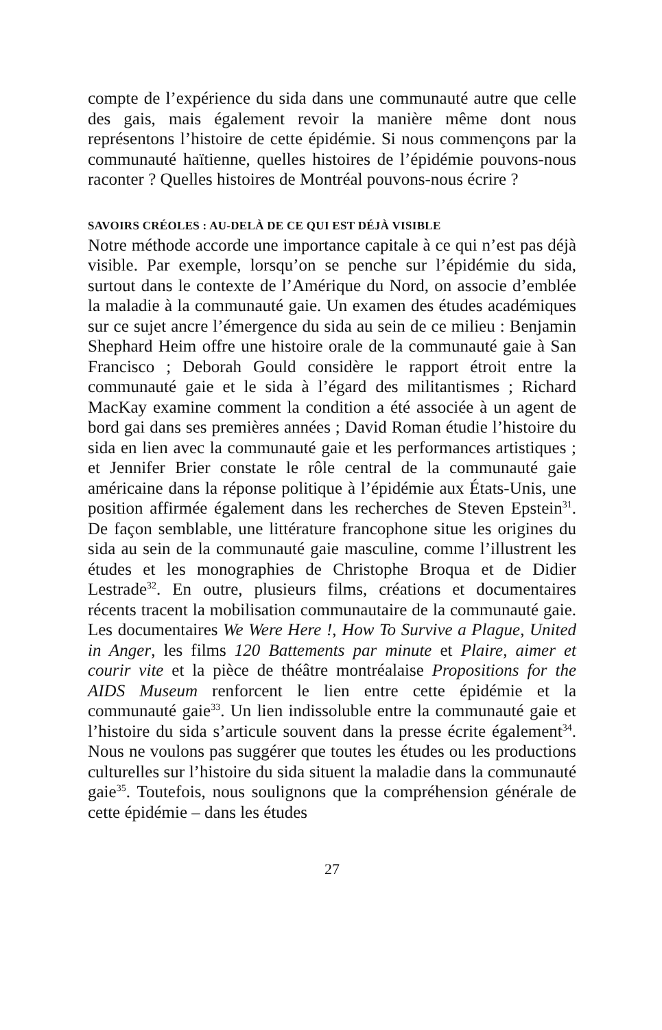compte de l’expérience du sida dans une communauté autre que celle des gais, mais également revoir la manière même dont nous représentons l’histoire de cette épidémie. Si nous commençons par la communauté haïtienne, quelles histoires de l’épidémie pouvons-nous raconter ? Quelles histoires de Montréal pouvons-nous écrire ?
SAVOIRS CRÉOLES : AU-DELÀ DE CE QUI EST DÉJÀ VISIBLE
Notre méthode accorde une importance capitale à ce qui n’est pas déjà visible. Par exemple, lorsqu’on se penche sur l’épidémie du sida, surtout dans le contexte de l’Amérique du Nord, on associe d’emblée la maladie à la communauté gaie. Un examen des études académiques sur ce sujet ancre l’émergence du sida au sein de ce milieu : Benjamin Shephard Heim offre une histoire orale de la communauté gaie à San Francisco ; Deborah Gould considère le rapport étroit entre la communauté gaie et le sida à l’égard des militantismes ; Richard MacKay examine comment la condition a été associée à un agent de bord gai dans ses premières années ; David Roman étudie l’histoire du sida en lien avec la communauté gaie et les performances artistiques ; et Jennifer Brier constate le rôle central de la communauté gaie américaine dans la réponse politique à l’épidémie aux États-Unis, une position affirmée également dans les recherches de Steven Epstein<sup>31</sup>. De façon semblable, une littérature francophone situe les origines du sida au sein de la communauté gaie masculine, comme l’illustrent les études et les monographies de Christophe Broqua et de Didier Lestrade<sup>32</sup>. En outre, plusieurs films, créations et documentaires récents tracent la mobilisation communautaire de la communauté gaie. Les documentaires We Were Here !, How To Survive a Plague, United in Anger, les films 120 Battements par minute et Plaire, aimer et courir vite et la pièce de théâtre montréalaise Propositions for the AIDS Museum renforcent le lien entre cette épidémie et la communauté gaie<sup>33</sup>. Un lien indissoluble entre la communauté gaie et l’histoire du sida s’articule souvent dans la presse écrite également<sup>34</sup>. Nous ne voulons pas suggérer que toutes les études ou les productions culturelles sur l’histoire du sida situent la maladie dans la communauté gaie<sup>35</sup>. Toutefois, nous soulignons que la compréhension générale de cette épidémie – dans les études
27